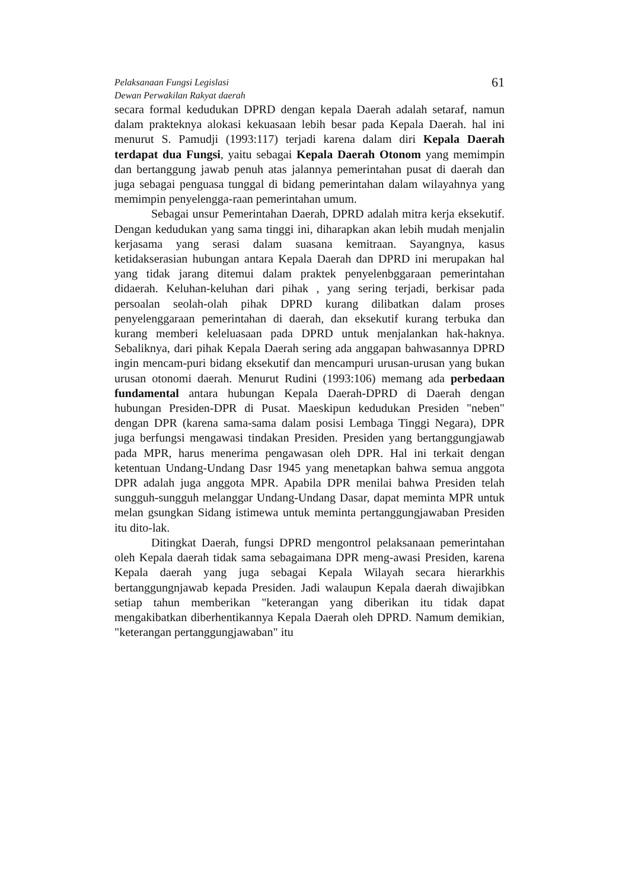Pelaksanaan Fungsi Legislasi
Dewan Perwakilan Rakyat daerah
61
secara formal kedudukan DPRD dengan kepala Daerah adalah setaraf, namun dalam prakteknya alokasi kekuasaan lebih besar pada Kepala Daerah. hal ini menurut S. Pamudji (1993:117) terjadi karena dalam diri Kepala Daerah terdapat dua Fungsi, yaitu sebagai Kepala Daerah Otonom yang memimpin dan bertanggung jawab penuh atas jalannya pemerintahan pusat di daerah dan juga sebagai penguasa tunggal di bidang pemerintahan dalam wilayahnya yang memimpin penyelengga-raan pemerintahan umum.
Sebagai unsur Pemerintahan Daerah, DPRD adalah mitra kerja eksekutif. Dengan kedudukan yang sama tinggi ini, diharapkan akan lebih mudah menjalin kerjasama yang serasi dalam suasana kemitraan. Sayangnya, kasus ketidakserasian hubungan antara Kepala Daerah dan DPRD ini merupakan hal yang tidak jarang ditemui dalam praktek penyelenbggaraan pemerintahan didaerah. Keluhan-keluhan dari pihak , yang sering terjadi, berkisar pada persoalan seolah-olah pihak DPRD kurang dilibatkan dalam proses penyelenggaraan pemerintahan di daerah, dan eksekutif kurang terbuka dan kurang memberi keleluasaan pada DPRD untuk menjalankan hak-haknya. Sebaliknya, dari pihak Kepala Daerah sering ada anggapan bahwasannya DPRD ingin mencam-puri bidang eksekutif dan mencampuri urusan-urusan yang bukan urusan otonomi daerah. Menurut Rudini (1993:106) memang ada perbedaan fundamental antara hubungan Kepala Daerah-DPRD di Daerah dengan hubungan Presiden-DPR di Pusat. Maeskipun kedudukan Presiden "neben" dengan DPR (karena sama-sama dalam posisi Lembaga Tinggi Negara), DPR juga berfungsi mengawasi tindakan Presiden. Presiden yang bertanggungjawab pada MPR, harus menerima pengawasan oleh DPR. Hal ini terkait dengan ketentuan Undang-Undang Dasr 1945 yang menetapkan bahwa semua anggota DPR adalah juga anggota MPR. Apabila DPR menilai bahwa Presiden telah sungguh-sungguh melanggar Undang-Undang Dasar, dapat meminta MPR untuk melan gsungkan Sidang istimewa untuk meminta pertanggungjawaban Presiden itu dito-lak.
Ditingkat Daerah, fungsi DPRD mengontrol pelaksanaan pemerintahan oleh Kepala daerah tidak sama sebagaimana DPR meng-awasi Presiden, karena Kepala daerah yang juga sebagai Kepala Wilayah secara hierarkhis bertanggungnjawab kepada Presiden. Jadi walaupun Kepala daerah diwajibkan setiap tahun memberikan "keterangan yang diberikan itu tidak dapat mengakibatkan diberhentikannya Kepala Daerah oleh DPRD. Namum demikian, "keterangan pertanggungjawaban" itu